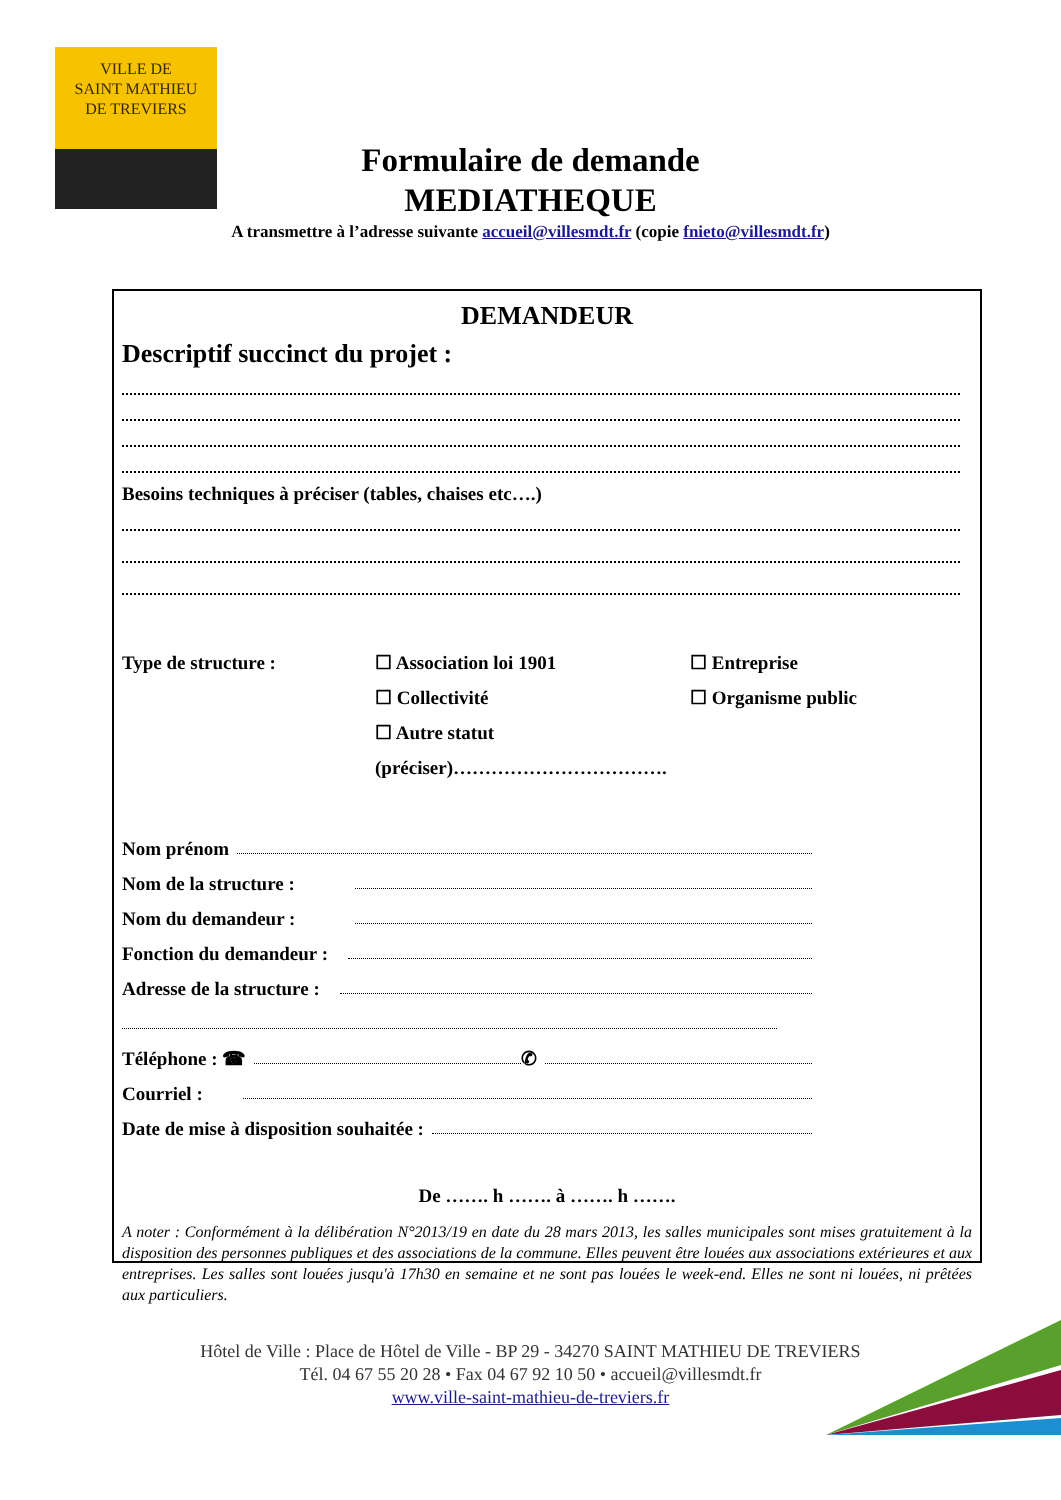VILLE DE
SAINT MATHIEU
DE TREVIERS
Formulaire de demande
MEDIATHEQUE
A transmettre à l’adresse suivante accueil@villesmdt.fr (copie fnieto@villesmdt.fr)
DEMANDEUR
Descriptif succinct du projet :
Besoins techniques à préciser (tables, chaises etc….)
Type de structure : ☐ Association loi 1901
☐ Collectivité
☐ Autre statut (préciser)…………………………….
☐ Entreprise
☐ Organisme public
Nom prénom
Nom de la structure :
Nom du demandeur :
Fonction du demandeur :
Adresse de la structure :
Téléphone : ☎ ✆
Courriel :
Date de mise à disposition souhaitée :
De ……. h ……. à ……. h …….
A noter : Conformément à la délibération N°2013/19 en date du 28 mars 2013, les salles municipales sont mises gratuitement à la disposition des personnes publiques et des associations de la commune. Elles peuvent être louées aux associations extérieures et aux entreprises. Les salles sont louées jusqu'à 17h30 en semaine et ne sont pas louées le week-end. Elles ne sont ni louées, ni prêtées aux particuliers.
Hôtel de Ville : Place de Hôtel de Ville - BP 29 - 34270 SAINT MATHIEU DE TREVIERS
Tél. 04 67 55 20 28 • Fax 04 67 92 10 50 • accueil@villesmdt.fr
www.ville-saint-mathieu-de-treviers.fr